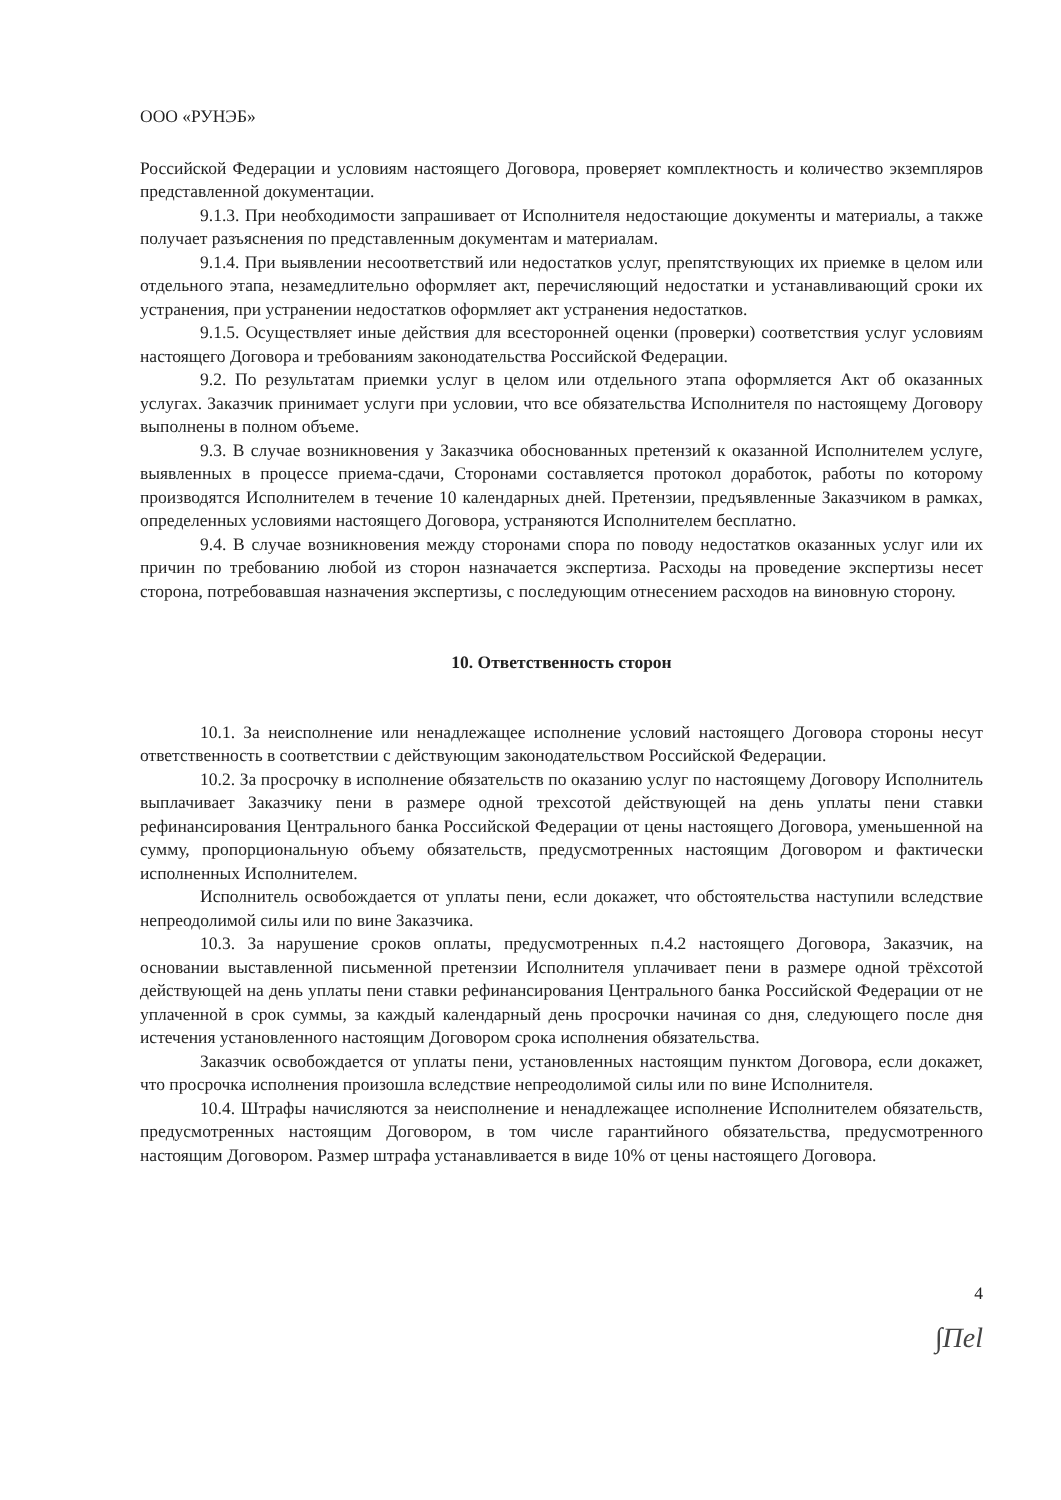ООО «РУНЭБ»
Российской Федерации и условиям настоящего Договора, проверяет комплектность и количество экземпляров представленной документации.
9.1.3. При необходимости запрашивает от Исполнителя недостающие документы и материалы, а также получает разъяснения по представленным документам и материалам.
9.1.4. При выявлении несоответствий или недостатков услуг, препятствующих их приемке в целом или отдельного этапа, незамедлительно оформляет акт, перечисляющий недостатки и устанавливающий сроки их устранения, при устранении недостатков оформляет акт устранения недостатков.
9.1.5. Осуществляет иные действия для всесторонней оценки (проверки) соответствия услуг условиям настоящего Договора и требованиям законодательства Российской Федерации.
9.2. По результатам приемки услуг в целом или отдельного этапа оформляется Акт об оказанных услугах. Заказчик принимает услуги при условии, что все обязательства Исполнителя по настоящему Договору выполнены в полном объеме.
9.3. В случае возникновения у Заказчика обоснованных претензий к оказанной Исполнителем услуге, выявленных в процессе приема-сдачи, Сторонами составляется протокол доработок, работы по которому производятся Исполнителем в течение 10 календарных дней. Претензии, предъявленные Заказчиком в рамках, определенных условиями настоящего Договора, устраняются Исполнителем бесплатно.
9.4. В случае возникновения между сторонами спора по поводу недостатков оказанных услуг или их причин по требованию любой из сторон назначается экспертиза. Расходы на проведение экспертизы несет сторона, потребовавшая назначения экспертизы, с последующим отнесением расходов на виновную сторону.
10. Ответственность сторон
10.1. За неисполнение или ненадлежащее исполнение условий настоящего Договора стороны несут ответственность в соответствии с действующим законодательством Российской Федерации.
10.2. За просрочку в исполнение обязательств по оказанию услуг по настоящему Договору Исполнитель выплачивает Заказчику пени в размере одной трехсотой действующей на день уплаты пени ставки рефинансирования Центрального банка Российской Федерации от цены настоящего Договора, уменьшенной на сумму, пропорциональную объему обязательств, предусмотренных настоящим Договором и фактически исполненных Исполнителем.
Исполнитель освобождается от уплаты пени, если докажет, что обстоятельства наступили вследствие непреодолимой силы или по вине Заказчика.
10.3. За нарушение сроков оплаты, предусмотренных п.4.2 настоящего Договора, Заказчик, на основании выставленной письменной претензии Исполнителя уплачивает пени в размере одной трёхсотой действующей на день уплаты пени ставки рефинансирования Центрального банка Российской Федерации от не уплаченной в срок суммы, за каждый календарный день просрочки начиная со дня, следующего после дня истечения установленного настоящим Договором срока исполнения обязательства.
Заказчик освобождается от уплаты пени, установленных настоящим пунктом Договора, если докажет, что просрочка исполнения произошла вследствие непреодолимой силы или по вине Исполнителя.
10.4. Штрафы начисляются за неисполнение и ненадлежащее исполнение Исполнителем обязательств, предусмотренных настоящим Договором, в том числе гарантийного обязательства, предусмотренного настоящим Договором. Размер штрафа устанавливается в виде 10% от цены настоящего Договора.
4
∫Пel